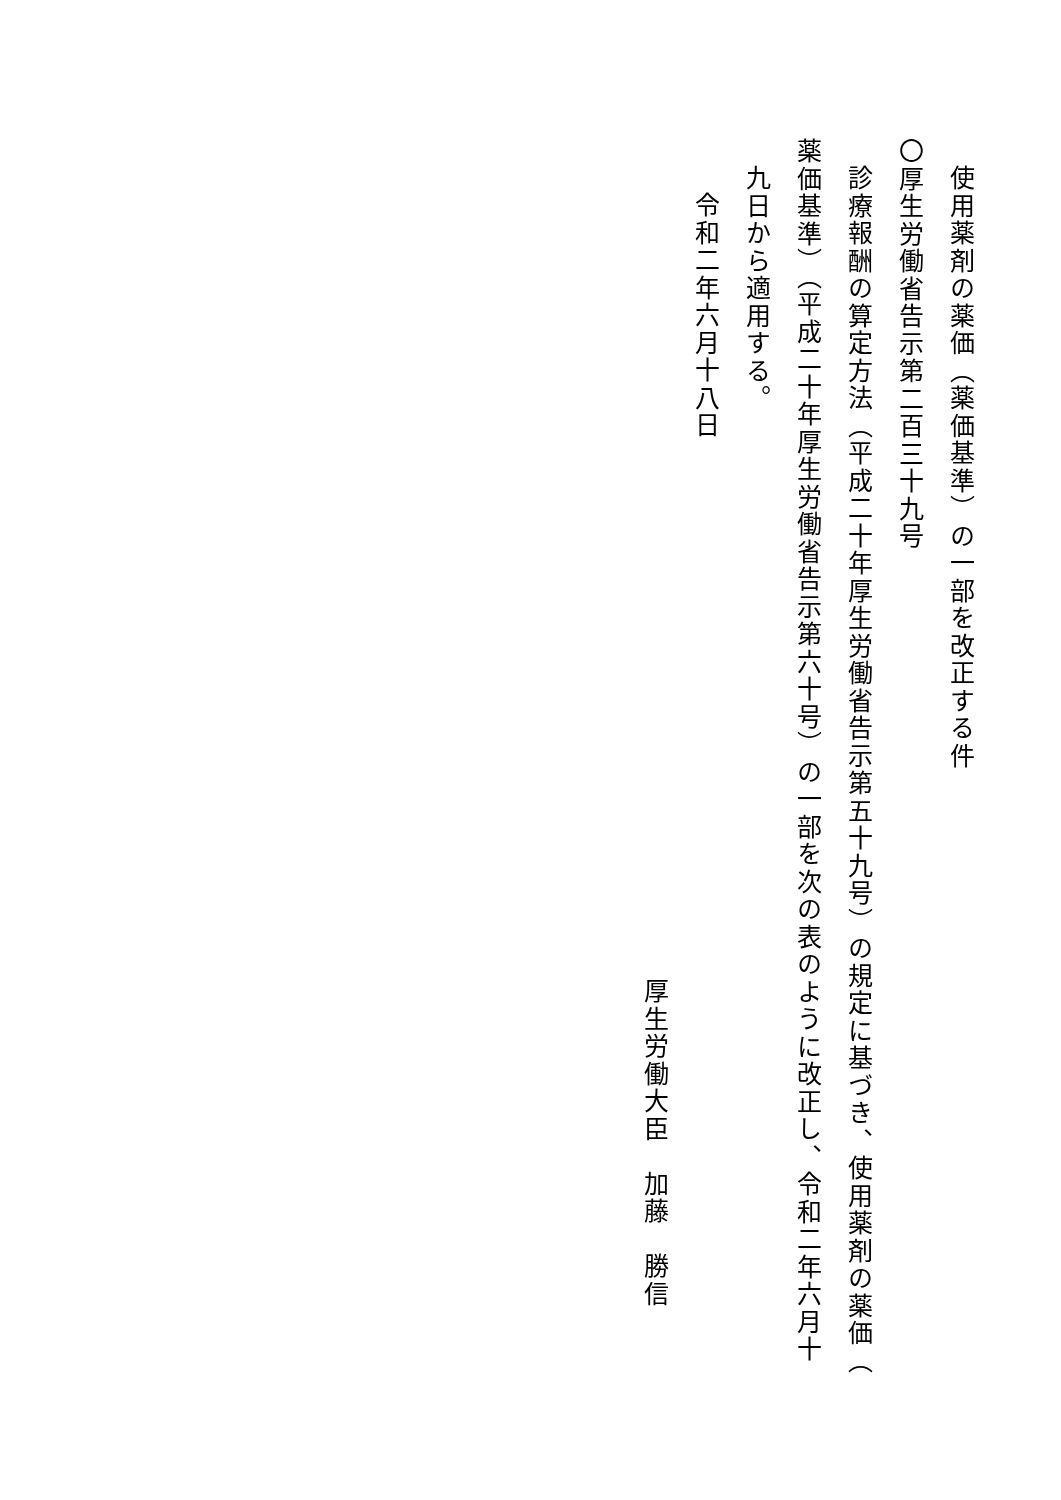使用薬剤の薬価（薬価基準）の一部を改正する件
〇厚生労働省告示第二百三十九号
診療報酬の算定方法（平成二十年厚生労働省告示第五十九号）の規定に基づき、使用薬剤の薬価（
薬価基準）（平成二十年厚生労働省告示第六十号）の一部を次の表のように改正し、令和二年六月十
九日から適用する。
令和二年六月十八日
厚生労働大臣　加藤　勝信